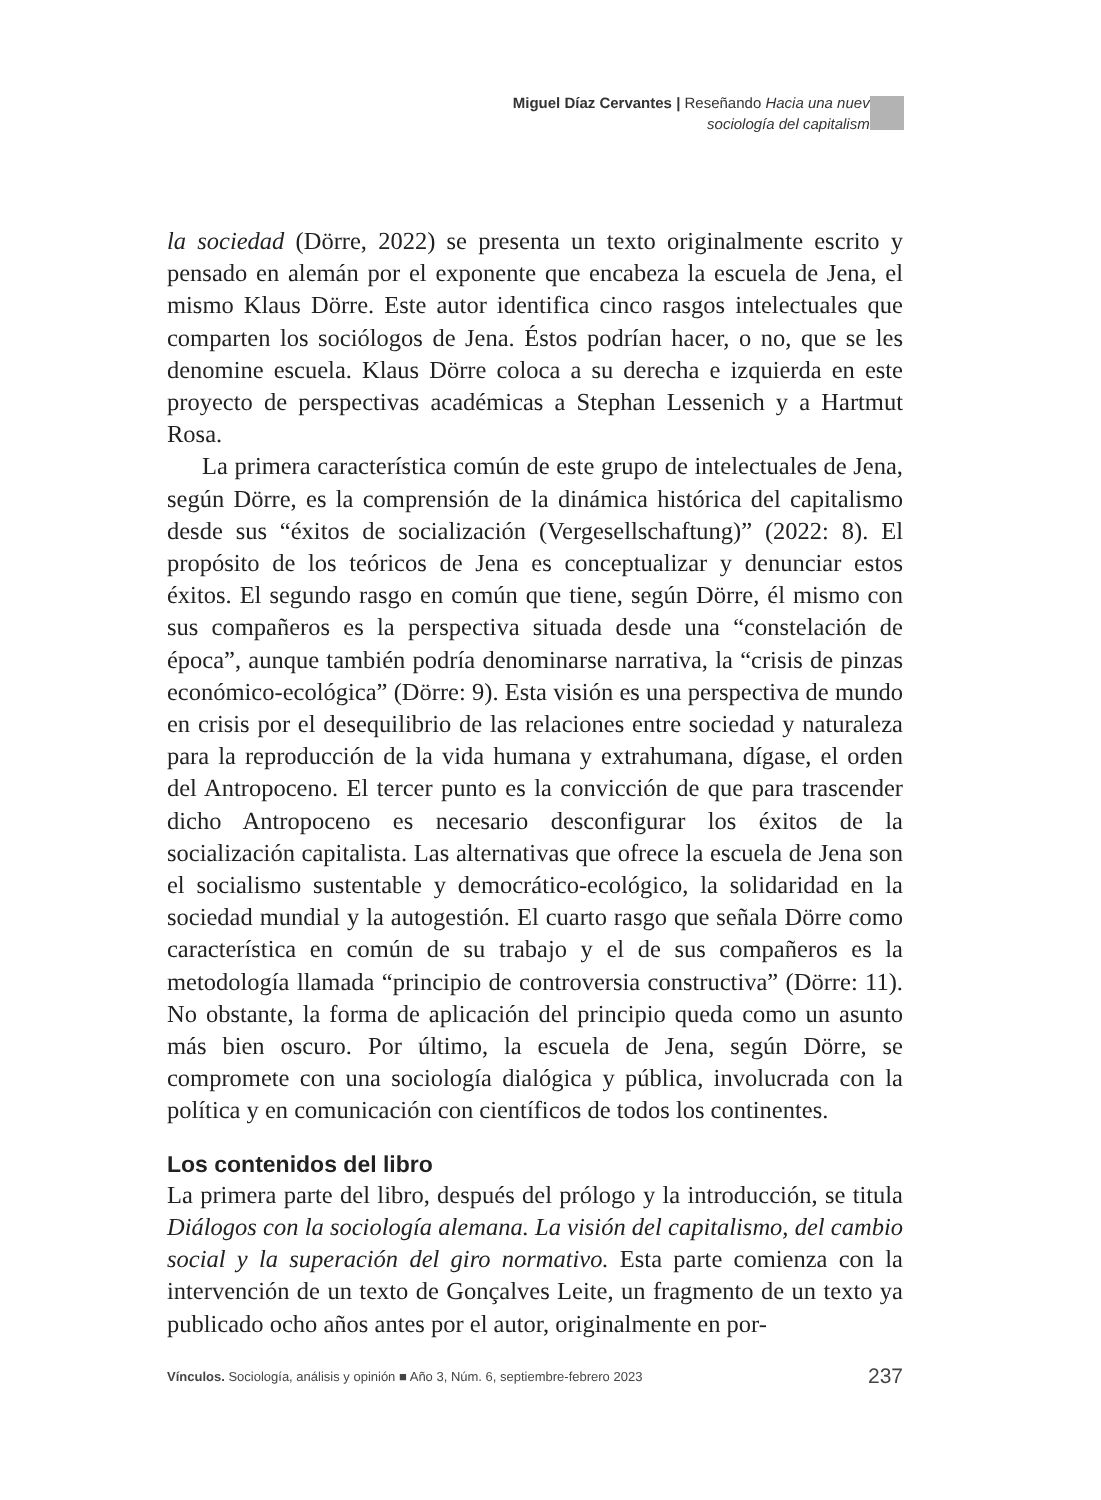Miguel Díaz Cervantes | Reseñando Hacia una nueva
sociología del capitalismo
la sociedad (Dörre, 2022) se presenta un texto originalmente escrito y pensado en alemán por el exponente que encabeza la escuela de Jena, el mismo Klaus Dörre. Este autor identifica cinco rasgos intelectuales que comparten los sociólogos de Jena. Éstos podrían hacer, o no, que se les denomine escuela. Klaus Dörre coloca a su derecha e izquierda en este proyecto de perspectivas académicas a Stephan Lessenich y a Hartmut Rosa.
La primera característica común de este grupo de intelectuales de Jena, según Dörre, es la comprensión de la dinámica histórica del capitalismo desde sus “éxitos de socialización (Vergesellschaftung)” (2022: 8). El propósito de los teóricos de Jena es conceptualizar y denunciar estos éxitos. El segundo rasgo en común que tiene, según Dörre, él mismo con sus compañeros es la perspectiva situada desde una “constelación de época”, aunque también podría denominarse narrativa, la “crisis de pinzas económico-ecológica” (Dörre: 9). Esta visión es una perspectiva de mundo en crisis por el desequilibrio de las relaciones entre sociedad y naturaleza para la reproducción de la vida humana y extrahumana, dígase, el orden del Antropoceno. El tercer punto es la convicción de que para trascender dicho Antropoceno es necesario desconfigurar los éxitos de la socialización capitalista. Las alternativas que ofrece la escuela de Jena son el socialismo sustentable y democrático-ecológico, la solidaridad en la sociedad mundial y la autogestión. El cuarto rasgo que señala Dörre como característica en común de su trabajo y el de sus compañeros es la metodología llamada “principio de controversia constructiva” (Dörre: 11). No obstante, la forma de aplicación del principio queda como un asunto más bien oscuro. Por último, la escuela de Jena, según Dörre, se compromete con una sociología dialógica y pública, involucrada con la política y en comunicación con científicos de todos los continentes.
Los contenidos del libro
La primera parte del libro, después del prólogo y la introducción, se titula Diálogos con la sociología alemana. La visión del capitalismo, del cambio social y la superación del giro normativo. Esta parte comienza con la intervención de un texto de Gonçalves Leite, un fragmento de un texto ya publicado ocho años antes por el autor, originalmente en por-
Vínculos. Sociología, análisis y opinión ■ Año 3, Núm. 6, septiembre-febrero 2023 237